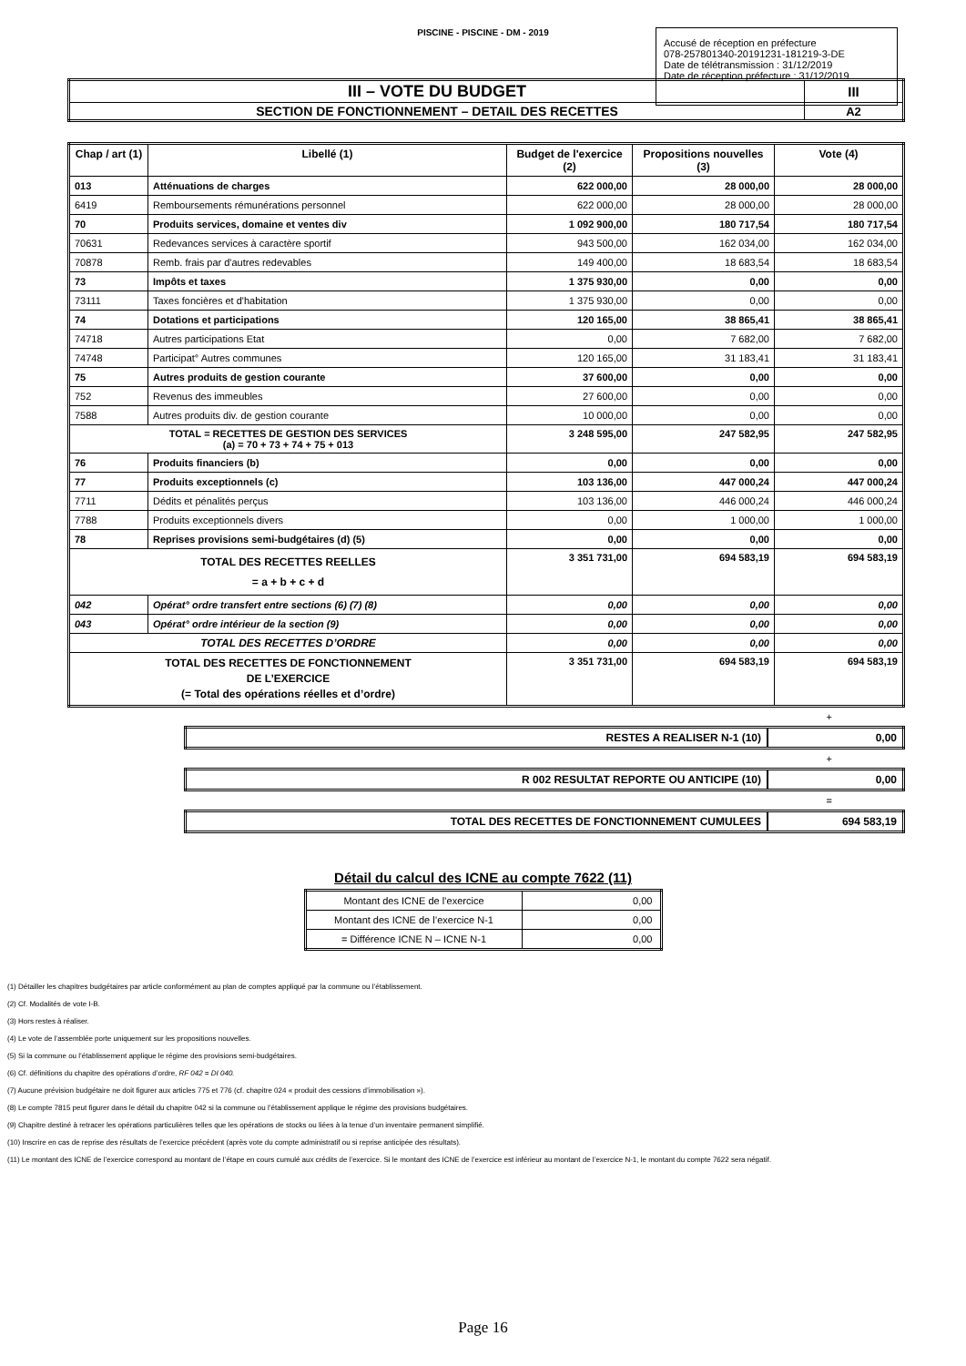PISCINE - PISCINE - DM - 2019
Accusé de réception en préfecture
078-257801340-20191231-181219-3-DE
Date de télétransmission : 31/12/2019
Date de réception préfecture : 31/12/2019
| III – VOTE DU BUDGET | III |
| SECTION DE FONCTIONNEMENT – DETAIL DES RECETTES | A2 |
| Chap / art (1) | Libellé (1) | Budget de l'exercice (2) | Propositions nouvelles (3) | Vote (4) |
| --- | --- | --- | --- | --- |
| 013 | Atténuations de charges | 622 000,00 | 28 000,00 | 28 000,00 |
| 6419 | Remboursements rémunérations personnel | 622 000,00 | 28 000,00 | 28 000,00 |
| 70 | Produits services, domaine et ventes div | 1 092 900,00 | 180 717,54 | 180 717,54 |
| 70631 | Redevances services à caractère sportif | 943 500,00 | 162 034,00 | 162 034,00 |
| 70878 | Remb. frais par d'autres redevables | 149 400,00 | 18 683,54 | 18 683,54 |
| 73 | Impôts et taxes | 1 375 930,00 | 0,00 | 0,00 |
| 73111 | Taxes foncières et d'habitation | 1 375 930,00 | 0,00 | 0,00 |
| 74 | Dotations et participations | 120 165,00 | 38 865,41 | 38 865,41 |
| 74718 | Autres participations Etat | 0,00 | 7 682,00 | 7 682,00 |
| 74748 | Participat° Autres communes | 120 165,00 | 31 183,41 | 31 183,41 |
| 75 | Autres produits de gestion courante | 37 600,00 | 0,00 | 0,00 |
| 752 | Revenus des immeubles | 27 600,00 | 0,00 | 0,00 |
| 7588 | Autres produits div. de gestion courante | 10 000,00 | 0,00 | 0,00 |
| TOTAL = RECETTES DE GESTION DES SERVICES (a) = 70 + 73 + 74 + 75 + 013 | | 3 248 595,00 | 247 582,95 | 247 582,95 |
| 76 | Produits financiers (b) | 0,00 | 0,00 | 0,00 |
| 77 | Produits exceptionnels (c) | 103 136,00 | 447 000,24 | 447 000,24 |
| 7711 | Dédits et pénalités perçus | 103 136,00 | 446 000,24 | 446 000,24 |
| 7788 | Produits exceptionnels divers | 0,00 | 1 000,00 | 1 000,00 |
| 78 | Reprises provisions semi-budgétaires (d) (5) | 0,00 | 0,00 | 0,00 |
| TOTAL DES RECETTES REELLES = a + b + c + d | | 3 351 731,00 | 694 583,19 | 694 583,19 |
| 042 | Opérat° ordre transfert entre sections (6) (7) (8) | 0,00 | 0,00 | 0,00 |
| 043 | Opérat° ordre intérieur de la section (9) | 0,00 | 0,00 | 0,00 |
| TOTAL DES RECETTES D’ORDRE | | 0,00 | 0,00 | 0,00 |
| TOTAL DES RECETTES DE FONCTIONNEMENT DE L’EXERCICE (= Total des opérations réelles et d’ordre) | | 3 351 731,00 | 694 583,19 | 694 583,19 |
+
| RESTES A REALISER N-1 (10) | 0,00 |
+
| R 002 RESULTAT REPORTE OU ANTICIPE (10) | 0,00 |
=
| TOTAL DES RECETTES DE FONCTIONNEMENT CUMULEES | 694 583,19 |
Détail du calcul des ICNE au compte 7622 (11)
| Montant des ICNE de l’exercice | 0,00 |
| Montant des ICNE de l’exercice N-1 | 0,00 |
| = Différence ICNE N – ICNE N-1 | 0,00 |
(1) Détailler les chapitres budgétaires par article conformément au plan de comptes appliqué par la commune ou l’établissement.
(2) Cf. Modalités de vote I-B.
(3) Hors restes à réaliser.
(4) Le vote de l’assemblée porte uniquement sur les propositions nouvelles.
(5) Si la commune ou l’établissement applique le régime des provisions semi-budgétaires.
(6) Cf. définitions du chapitre des opérations d’ordre, RF 042 = DI 040.
(7) Aucune prévision budgétaire ne doit figurer aux articles 775 et 776 (cf. chapitre 024 « produit des cessions d’immobilisation »).
(8) Le compte 7815 peut figurer dans le détail du chapitre 042 si la commune ou l’établissement applique le régime des provisions budgétaires.
(9) Chapitre destiné à retracer les opérations particulières telles que les opérations de stocks ou liées à la tenue d’un inventaire permanent simplifié.
(10) Inscrire en cas de reprise des résultats de l’exercice précédent (après vote du compte administratif ou si reprise anticipée des résultats).
(11) Le montant des ICNE de l’exercice correspond au montant de l’étape en cours cumulé aux crédits de l’exercice. Si le montant des ICNE de l’exercice est inférieur au montant de l’exercice N-1, le montant du compte 7622 sera négatif.
Page 16